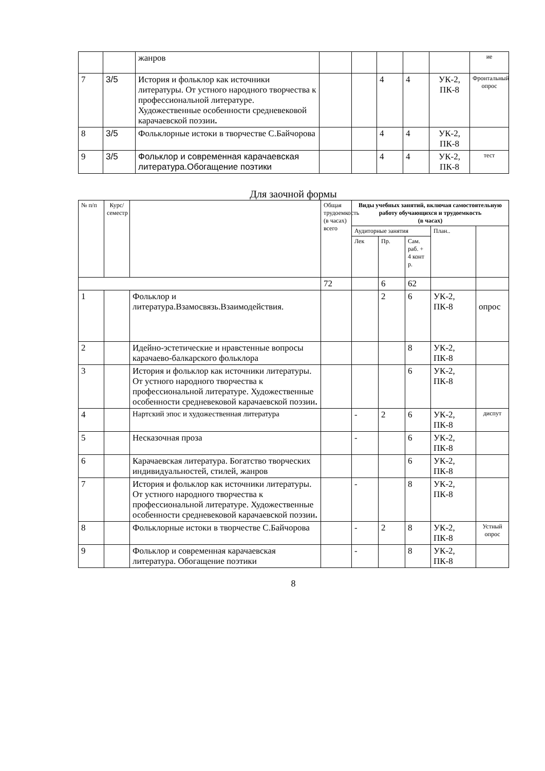| | | жанров | | | | | | ие |
| 7 | 3/5 | История и фольклор как источники литературы. От устного народного творчества к профессиональной литературе. Художественные особенности средневековой карачаевской поэзии . | | | 4 | 4 | УК-2, ПК-8 | Фронтальный опрос |
| 8 | 3/5 | Фольклорные истоки в творчестве С.Байчорова | | | 4 | 4 | УК-2, ПК-8 | |
| 9 | 3/5 | Фольклор и современная карачаевская литература.Обогащение поэтики | | | 4 | 4 | УК-2, ПК-8 | тест |
Для заочной формы
| № п/п | Курс/ семестр | | Общая трудоемкость (в часах) всего | Виды учебных занятий, включая самостоятельную работу обучающихся и трудоемкость (в часах) | | | | |
| --- | --- | --- | --- | --- | --- | --- | --- | --- |
| | | | | Аудиторные занятия | | | План.. | |
| | | | | Лек | Пр. | Сам. раб. + 4 конт р. | | |
| | | | 72 | | 6 | 62 | | |
| 1 | | Фольклор и литература.Взамосвязь.Взаимодействия. | | | 2 | 6 | УК-2, ПК-8 | опрос |
| 2 | | Идейно-эстетические и нравстенные вопросы карачаево-балкарского фольклора | | | | 8 | УК-2, ПК-8 | |
| 3 | | История и фольклор как источники литературы. От устного народного творчества к профессиональной литературе. Художественные особенности средневековой карачаевской поэзии . | | | | 6 | УК-2, ПК-8 | |
| 4 | | Нартский эпос и художественная литература | | - | 2 | 6 | УК-2, ПК-8 | диспут |
| 5 | | Несказочная проза | | - | | 6 | УК-2, ПК-8 | |
| 6 | | Карачаевская литература. Богатство творческих индивидуальностей, стилей, жанров | | | | 6 | УК-2, ПК-8 | |
| 7 | | История и фольклор как источники литературы. От устного народного творчества к профессиональной литературе. Художественные особенности средневековой карачаевской поэзии . | | - | | 8 | УК-2, ПК-8 | |
| 8 | | Фольклорные истоки в творчестве С.Байчорова | | - | 2 | 8 | УК-2, ПК-8 | Устный опрос |
| 9 | | Фольклор и современная карачаевская литература. Обогащение поэтики | | - | | 8 | УК-2, ПК-8 | |
8